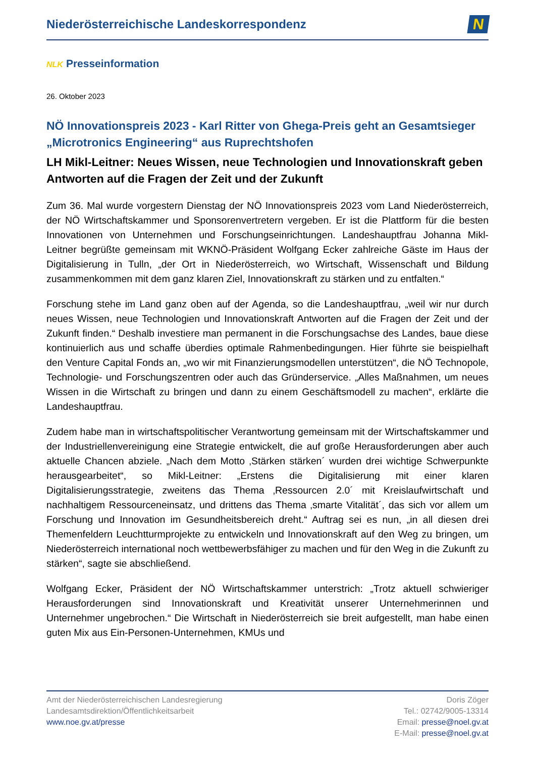Niederösterreichische Landeskorrespondenz
N
NLK Presseinformation
26. Oktober 2023
NÖ Innovationspreis 2023 - Karl Ritter von Ghega-Preis geht an Gesamtsieger „Microtronics Engineering“ aus Ruprechtshofen
LH Mikl-Leitner: Neues Wissen, neue Technologien und Innovationskraft geben Antworten auf die Fragen der Zeit und der Zukunft
Zum 36. Mal wurde vorgestern Dienstag der NÖ Innovationspreis 2023 vom Land Niederösterreich, der NÖ Wirtschaftskammer und Sponsorenvertretern vergeben. Er ist die Plattform für die besten Innovationen von Unternehmen und Forschungseinrichtungen. Landeshauptfrau Johanna Mikl-Leitner begrüßte gemeinsam mit WKNÖ-Präsident Wolfgang Ecker zahlreiche Gäste im Haus der Digitalisierung in Tulln, „der Ort in Niederösterreich, wo Wirtschaft, Wissenschaft und Bildung zusammenkommen mit dem ganz klaren Ziel, Innovationskraft zu stärken und zu entfalten.“
Forschung stehe im Land ganz oben auf der Agenda, so die Landeshauptfrau, „weil wir nur durch neues Wissen, neue Technologien und Innovationskraft Antworten auf die Fragen der Zeit und der Zukunft finden.“ Deshalb investiere man permanent in die Forschungsachse des Landes, baue diese kontinuierlich aus und schaffe überdies optimale Rahmenbedingungen. Hier führte sie beispielhaft den Venture Capital Fonds an, „wo wir mit Finanzierungsmodellen unterstützen“, die NÖ Technopole, Technologie- und Forschungszentren oder auch das Gründerservice. „Alles Maßnahmen, um neues Wissen in die Wirtschaft zu bringen und dann zu einem Geschäftsmodell zu machen“, erklärte die Landeshauptfrau.
Zudem habe man in wirtschaftspolitischer Verantwortung gemeinsam mit der Wirtschaftskammer und der Industriellenvereinigung eine Strategie entwickelt, die auf große Herausforderungen aber auch aktuelle Chancen abziele. „Nach dem Motto ‚Stärken stärken´ wurden drei wichtige Schwerpunkte herausgearbeitet“, so Mikl-Leitner: „Erstens die Digitalisierung mit einer klaren Digitalisierungsstrategie, zweitens das Thema ‚Ressourcen 2.0´ mit Kreislaufwirtschaft und nachhaltigem Ressourceneinsatz, und drittens das Thema ‚smarte Vitalität´, das sich vor allem um Forschung und Innovation im Gesundheitsbereich dreht.“ Auftrag sei es nun, „in all diesen drei Themenfeldern Leuchtturmprojekte zu entwickeln und Innovationskraft auf den Weg zu bringen, um Niederösterreich international noch wettbewerbsfähiger zu machen und für den Weg in die Zukunft zu stärken“, sagte sie abschließend.
Wolfgang Ecker, Präsident der NÖ Wirtschaftskammer unterstrich: „Trotz aktuell schwieriger Herausforderungen sind Innovationskraft und Kreativität unserer Unternehmerinnen und Unternehmer ungebrochen.“ Die Wirtschaft in Niederösterreich sie breit aufgestellt, man habe einen guten Mix aus Ein-Personen-Unternehmen, KMUs und
Amt der Niederösterreichischen Landesregierung
Landesamtsdirektion/Öffentlichkeitsarbeit
www.noe.gv.at/presse
Doris Zöger
Tel.: 02742/9005-13314
Email: presse@noel.gv.at
E-Mail: presse@noel.gv.at